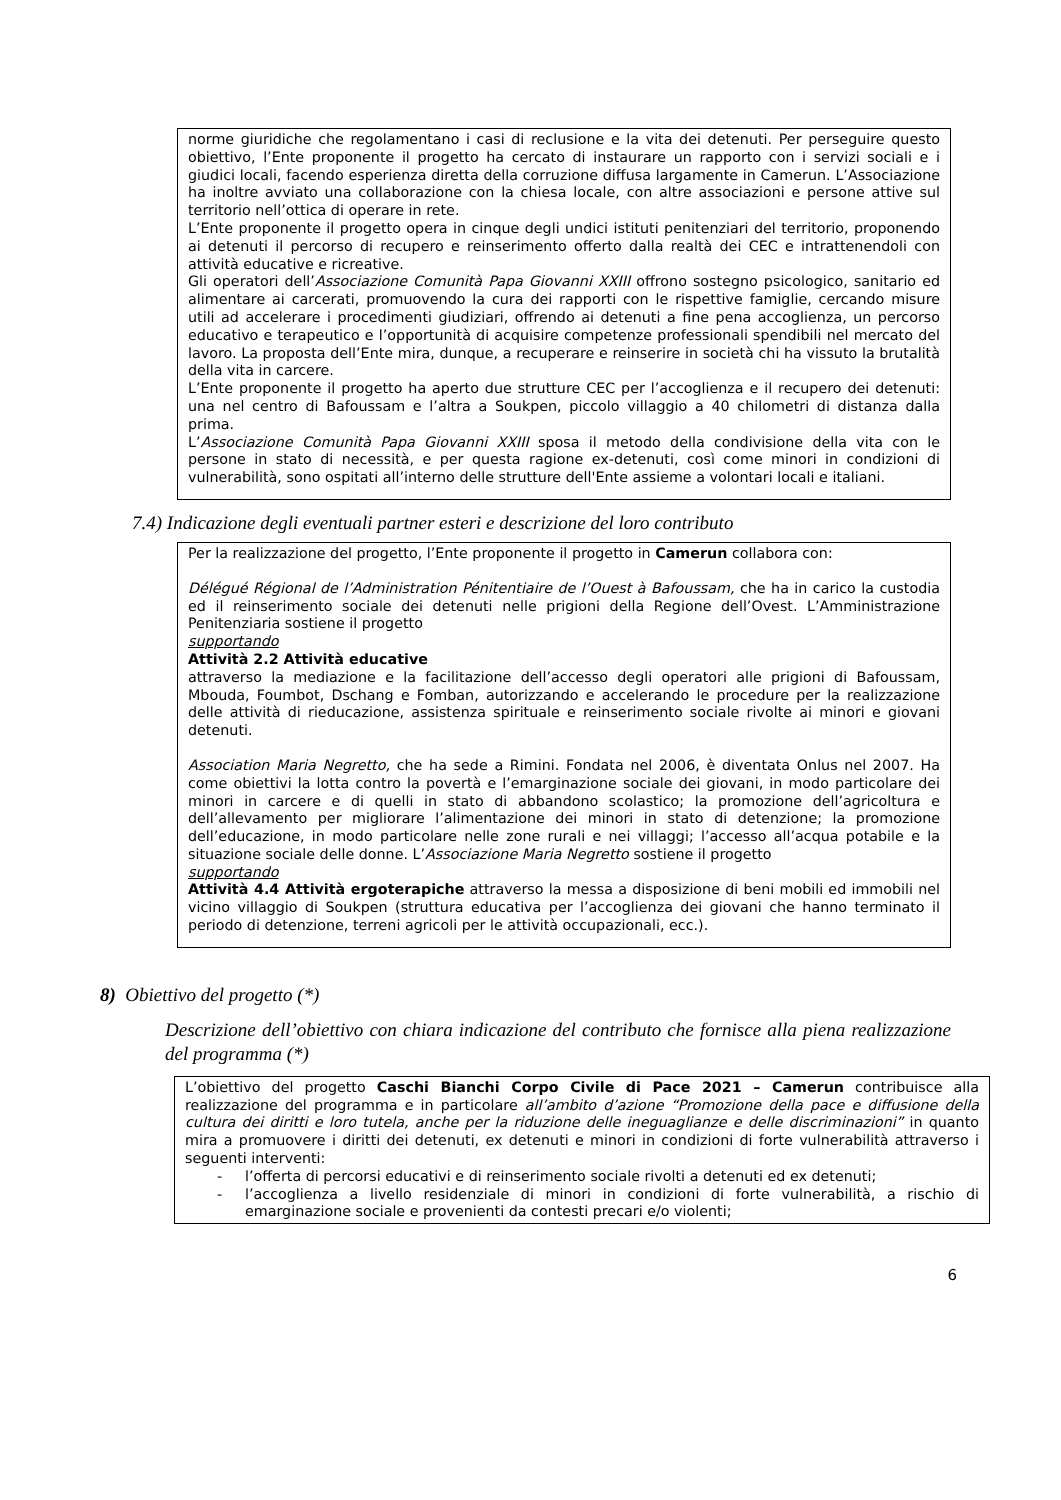norme giuridiche che regolamentano i casi di reclusione e la vita dei detenuti. Per perseguire questo obiettivo, l’Ente proponente il progetto ha cercato di instaurare un rapporto con i servizi sociali e i giudici locali, facendo esperienza diretta della corruzione diffusa largamente in Camerun. L’Associazione ha inoltre avviato una collaborazione con la chiesa locale, con altre associazioni e persone attive sul territorio nell’ottica di operare in rete.
L’Ente proponente il progetto opera in cinque degli undici istituti penitenziari del territorio, proponendo ai detenuti il percorso di recupero e reinserimento offerto dalla realtà dei CEC e intrattenendoli con attività educative e ricreative.
Gli operatori dell’Associazione Comunità Papa Giovanni XXIII offrono sostegno psicologico, sanitario ed alimentare ai carcerati, promuovendo la cura dei rapporti con le rispettive famiglie, cercando misure utili ad accelerare i procedimenti giudiziari, offrendo ai detenuti a fine pena accoglienza, un percorso educativo e terapeutico e l’opportunità di acquisire competenze professionali spendibili nel mercato del lavoro. La proposta dell’Ente mira, dunque, a recuperare e reinserire in società chi ha vissuto la brutalità della vita in carcere.
L’Ente proponente il progetto ha aperto due strutture CEC per l’accoglienza e il recupero dei detenuti: una nel centro di Bafoussam e l’altra a Soukpen, piccolo villaggio a 40 chilometri di distanza dalla prima.
L’Associazione Comunità Papa Giovanni XXIII sposa il metodo della condivisione della vita con le persone in stato di necessità, e per questa ragione ex-detenuti, così come minori in condizioni di vulnerabilità, sono ospitati all’interno delle strutture dell'Ente assieme a volontari locali e italiani.
7.4) Indicazione degli eventuali partner esteri e descrizione del loro contributo
Per la realizzazione del progetto, l’Ente proponente il progetto in Camerun collabora con:
Délégué Régional de l’Administration Pénitentiaire de l’Ouest à Bafoussam, che ha in carico la custodia ed il reinserimento sociale dei detenuti nelle prigioni della Regione dell’Ovest. L’Amministrazione Penitenziaria sostiene il progetto
supportando
Attività 2.2 Attività educative
attraverso la mediazione e la facilitazione dell’accesso degli operatori alle prigioni di Bafoussam, Mbouda, Foumbot, Dschang e Fomban, autorizzando e accelerando le procedure per la realizzazione delle attività di rieducazione, assistenza spirituale e reinserimento sociale rivolte ai minori e giovani detenuti.
Association Maria Negretto, che ha sede a Rimini. Fondata nel 2006, è diventata Onlus nel 2007. Ha come obiettivi la lotta contro la povertà e l’emarginazione sociale dei giovani, in modo particolare dei minori in carcere e di quelli in stato di abbandono scolastico; la promozione dell’agricoltura e dell’allevamento per migliorare l’alimentazione dei minori in stato di detenzione; la promozione dell’educazione, in modo particolare nelle zone rurali e nei villaggi; l’accesso all’acqua potabile e la situazione sociale delle donne. L’Associazione Maria Negretto sostiene il progetto
supportando
Attività 4.4 Attività ergoterapiche attraverso la messa a disposizione di beni mobili ed immobili nel vicino villaggio di Soukpen (struttura educativa per l’accoglienza dei giovani che hanno terminato il periodo di detenzione, terreni agricoli per le attività occupazionali, ecc.).
8) Obiettivo del progetto (*)
Descrizione dell’obiettivo con chiara indicazione del contributo che fornisce alla piena realizzazione del programma (*)
L’obiettivo del progetto Caschi Bianchi Corpo Civile di Pace 2021 – Camerun contribuisce alla realizzazione del programma e in particolare all’ambito d’azione “Promozione della pace e diffusione della cultura dei diritti e loro tutela, anche per la riduzione delle ineguaglianze e delle discriminazioni” in quanto mira a promuovere i diritti dei detenuti, ex detenuti e minori in condizioni di forte vulnerabilità attraverso i seguenti interventi:
- l’offerta di percorsi educativi e di reinserimento sociale rivolti a detenuti ed ex detenuti;
- l’accoglienza a livello residenziale di minori in condizioni di forte vulnerabilità, a rischio di emarginazione sociale e provenienti da contesti precari e/o violenti;
6